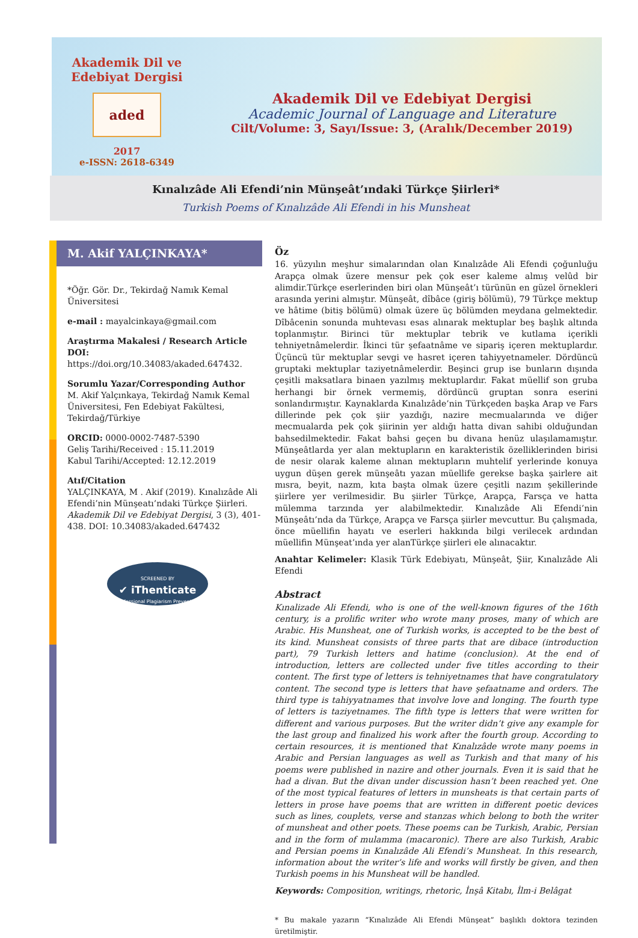Akademik Dil ve Edebiyat Dergisi
aded
2017
e-ISSN: 2618-6349
Akademik Dil ve Edebiyat Dergisi
Academic Journal of Language and Literature
Cilt/Volume: 3, Sayı/Issue: 3, (Aralık/December 2019)
Kınalızâde Ali Efendi’nin Münşeât’ındaki Türkçe Şiirleri*
Turkish Poems of Kınalızâde Ali Efendi in his Munsheat
M. Akif YALÇINKAYA*
*Öğr. Gör. Dr., Tekirdağ Namık Kemal Üniversitesi
e-mail : mayalcinkaya@gmail.com
Araştırma Makalesi / Research Article
DOI: https://doi.org/10.34083/akaded.647432.
Sorumlu Yazar/Corresponding Author
M. Akif Yalçınkaya, Tekirdağ Namık Kemal Üniversitesi, Fen Edebiyat Fakültesi, Tekirdağ/Türkiye
ORCID: 0000-0002-7487-5390
Geliş Tarihi/Received : 15.11.2019
Kabul Tarihi/Accepted: 12.12.2019
Atıf/Citation
YALÇINKAYA, M . Akif (2019). Kınalızâde Ali Efendi’nin Münşeatı’ndaki Türkçe Şiirleri. Akademik Dil ve Edebiyat Dergisi, 3 (3), 401-438. DOI: 10.34083/akaded.647432
SCREENED BY
✔ iThenticate
Professional Plagiarism Prevention
Öz
16. yüzyılın meşhur simalarından olan Kınalızâde Ali Efendi çoğunluğu Arapça olmak üzere mensur pek çok eser kaleme almış velûd bir alimdir.Türkçe eserlerinden biri olan Münşeât’ı türünün en güzel örnekleri arasında yerini almıştır. Münşeât, dîbâce (giriş bölümü), 79 Türkçe mektup ve hâtime (bitiş bölümü) olmak üzere üç bölümden meydana gelmektedir. Dîbâcenin sonunda muhtevası esas alınarak mektuplar beş başlık altında toplanmıştır. Birinci tür mektuplar tebrik ve kutlama içerikli tehniyetnâmelerdir. İkinci tür şefaatnâme ve sipariş içeren mektuplardır. Üçüncü tür mektuplar sevgi ve hasret içeren tahiyyetnameler. Dördüncü gruptaki mektuplar taziyetnâmelerdir. Beşinci grup ise bunların dışında çeşitli maksatlara binaen yazılmış mektuplardır. Fakat müellif son gruba herhangi bir örnek vermemiş, dördüncü gruptan sonra eserini sonlandırmıştır. Kaynaklarda Kınalızâde’nin Türkçeden başka Arap ve Fars dillerinde pek çok şiir yazdığı, nazire mecmualarında ve diğer mecmualarda pek çok şiirinin yer aldığı hatta divan sahibi olduğundan bahsedilmektedir. Fakat bahsi geçen bu divana henüz ulaşılamamıştır. Münşeâtlarda yer alan mektupların en karakteristik özelliklerinden birisi de nesir olarak kaleme alınan mektupların muhtelif yerlerinde konuya uygun düşen gerek münşeâtı yazan müellife gerekse başka şairlere ait mısra, beyit, nazm, kıta başta olmak üzere çeşitli nazım şekillerinde şiirlere yer verilmesidir. Bu şiirler Türkçe, Arapça, Farsça ve hatta mülemma tarzında yer alabilmektedir. Kınalızâde Ali Efendi’nin Münşeâtı’nda da Türkçe, Arapça ve Farsça şiirler mevcuttur. Bu çalışmada, önce müellifin hayatı ve eserleri hakkında bilgi verilecek ardından müellifin Münşeat’ında yer alanTürkçe şiirleri ele alınacaktır.
Anahtar Kelimeler: Klasik Türk Edebiyatı, Münşeât, Şiir, Kınalızâde Ali Efendi
Abstract
Kınalizade Ali Efendi, who is one of the well-known figures of the 16th century, is a prolific writer who wrote many proses, many of which are Arabic. His Munsheat, one of Turkish works, is accepted to be the best of its kind. Munsheat consists of three parts that are dibace (introduction part), 79 Turkish letters and hatime (conclusion). At the end of introduction, letters are collected under five titles according to their content. The first type of letters is tehniyetnames that have congratulatory content. The second type is letters that have şefaatname and orders. The third type is tahiyyatnames that involve love and longing. The fourth type of letters is taziyetnames. The fifth type is letters that were written for different and various purposes. But the writer didn’t give any example for the last group and finalized his work after the fourth group. According to certain resources, it is mentioned that Kınalızâde wrote many poems in Arabic and Persian languages as well as Turkish and that many of his poems were published in nazire and other journals. Even it is said that he had a divan. But the divan under discussion hasn’t been reached yet. One of the most typical features of letters in munsheats is that certain parts of letters in prose have poems that are written in different poetic devices such as lines, couplets, verse and stanzas which belong to both the writer of munsheat and other poets. These poems can be Turkish, Arabic, Persian and in the form of mulamma (macaronic). There are also Turkish, Arabic and Persian poems in Kınalızâde Ali Efendi’s Munsheat. In this research, information about the writer’s life and works will firstly be given, and then Turkish poems in his Munsheat will be handled.
Keywords: Composition, writings, rhetoric, İnşâ Kitabı, İlm-i Belâgat
* Bu makale yazarın “Kınalızâde Ali Efendi Münşeat” başlıklı doktora tezinden üretilmiştir.